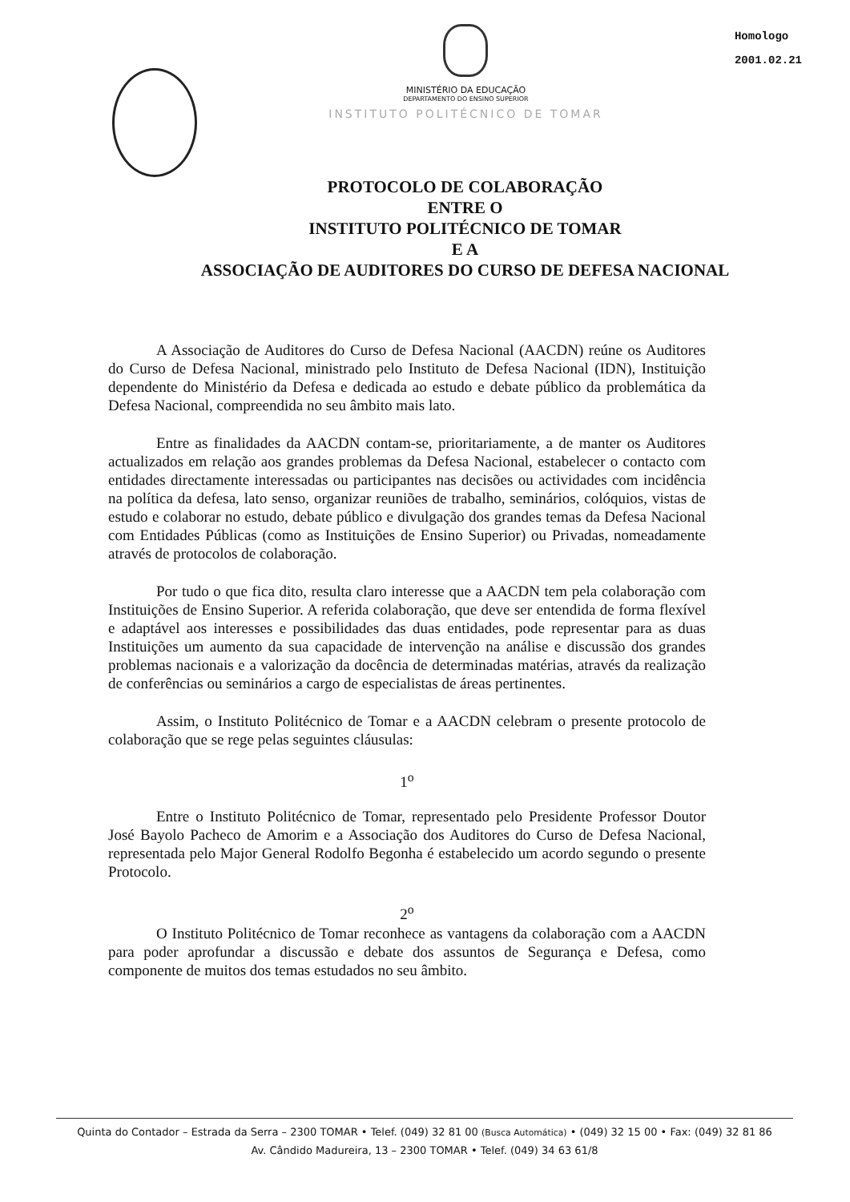MINISTÉRIO DA EDUCAÇÃO
DEPARTAMENTO DO ENSINO SUPERIOR
INSTITUTO POLITÉCNICO DE TOMAR
Homologo
2001.02.21
PROTOCOLO DE COLABORAÇÃO
ENTRE O
INSTITUTO POLITÉCNICO DE TOMAR
E A
ASSOCIAÇÃO DE AUDITORES DO CURSO DE DEFESA NACIONAL
A Associação de Auditores do Curso de Defesa Nacional (AACDN) reúne os Auditores do Curso de Defesa Nacional, ministrado pelo Instituto de Defesa Nacional (IDN), Instituição dependente do Ministério da Defesa e dedicada ao estudo e debate público da problemática da Defesa Nacional, compreendida no seu âmbito mais lato.
Entre as finalidades da AACDN contam-se, prioritariamente, a de manter os Auditores actualizados em relação aos grandes problemas da Defesa Nacional, estabelecer o contacto com entidades directamente interessadas ou participantes nas decisões ou actividades com incidência na política da defesa, lato senso, organizar reuniões de trabalho, seminários, colóquios, vistas de estudo e colaborar no estudo, debate público e divulgação dos grandes temas da Defesa Nacional com Entidades Públicas (como as Instituições de Ensino Superior) ou Privadas, nomeadamente através de protocolos de colaboração.
Por tudo o que fica dito, resulta claro interesse que a AACDN tem pela colaboração com Instituições de Ensino Superior. A referida colaboração, que deve ser entendida de forma flexível e adaptável aos interesses e possibilidades das duas entidades, pode representar para as duas Instituições um aumento da sua capacidade de intervenção na análise e discussão dos grandes problemas nacionais e a valorização da docência de determinadas matérias, através da realização de conferências ou seminários a cargo de especialistas de áreas pertinentes.
Assim, o Instituto Politécnico de Tomar e a AACDN celebram o presente protocolo de colaboração que se rege pelas seguintes cláusulas:
1<sup>o</sup>
Entre o Instituto Politécnico de Tomar, representado pelo Presidente Professor Doutor José Bayolo Pacheco de Amorim e a Associação dos Auditores do Curso de Defesa Nacional, representada pelo Major General Rodolfo Begonha é estabelecido um acordo segundo o presente Protocolo.
2<sup>o</sup>
O Instituto Politécnico de Tomar reconhece as vantagens da colaboração com a AACDN para poder aprofundar a discussão e debate dos assuntos de Segurança e Defesa, como componente de muitos dos temas estudados no seu âmbito.
Quinta do Contador – Estrada da Serra – 2300 TOMAR • Telef. (049) 32 81 00 (Busca Automática) • (049) 32 15 00 • Fax: (049) 32 81 86
Av. Cândido Madureira, 13 – 2300 TOMAR • Telef. (049) 34 63 61/8